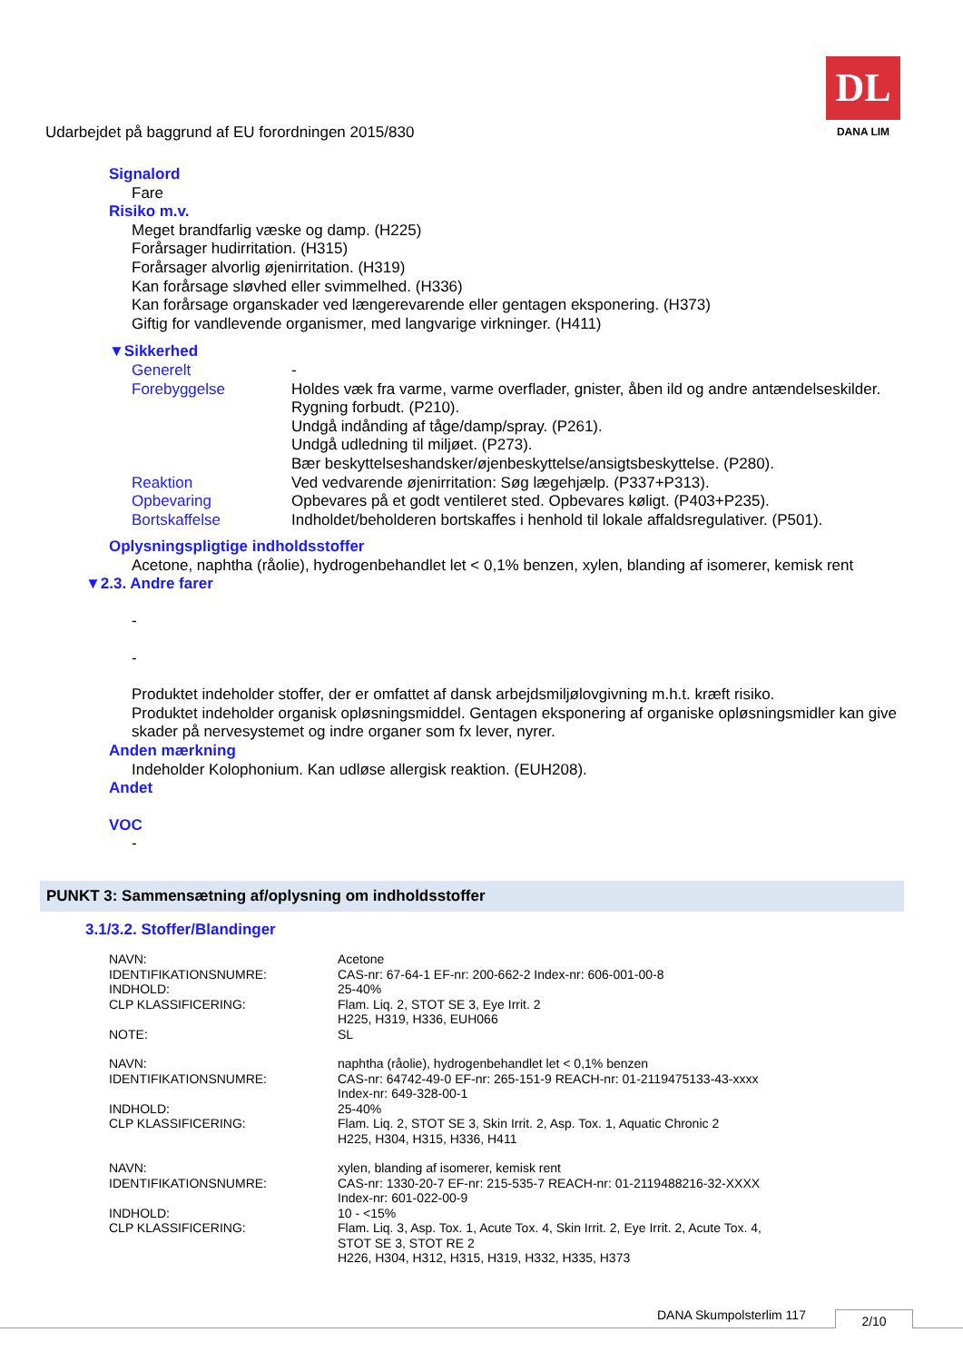Udarbejdet på baggrund af EU forordningen 2015/830
DL
DANA LIM
Signalord
Fare
Risiko m.v.
Meget brandfarlig væske og damp. (H225)
Forårsager hudirritation. (H315)
Forårsager alvorlig øjenirritation. (H319)
Kan forårsage sløvhed eller svimmelhed. (H336)
Kan forårsage organskader ved længerevarende eller gentagen eksponering. (H373)
Giftig for vandlevende organismer, med langvarige virkninger. (H411)
▼Sikkerhed
| Generelt | - |
| Forebyggelse | Holdes væk fra varme, varme overflader, gnister, åben ild og andre antændelseskilder. Rygning forbudt. (P210). Undgå indånding af tåge/damp/spray. (P261). Undgå udledning til miljøet. (P273). Bær beskyttelseshandsker/øjenbeskyttelse/ansigtsbeskyttelse. (P280). |
| Reaktion | Ved vedvarende øjenirritation: Søg lægehjælp. (P337+P313). |
| Opbevaring | Opbevares på et godt ventileret sted. Opbevares køligt. (P403+P235). |
| Bortskaffelse | Indholdet/beholderen bortskaffes i henhold til lokale affaldsregulativer. (P501). |
Oplysningspligtige indholdsstoffer
Acetone, naphtha (råolie), hydrogenbehandlet let < 0,1% benzen, xylen, blanding af isomerer, kemisk rent
▼2.3. Andre farer
-
-
Produktet indeholder stoffer, der er omfattet af dansk arbejdsmiljølovgivning m.h.t. kræft risiko.
Produktet indeholder organisk opløsningsmiddel. Gentagen eksponering af organiske opløsningsmidler kan give skader på nervesystemet og indre organer som fx lever, nyrer.
Anden mærkning
Indeholder Kolophonium. Kan udløse allergisk reaktion. (EUH208).
Andet
VOC
-
PUNKT 3: Sammensætning af/oplysning om indholdsstoffer
3.1/3.2. Stoffer/Blandinger
| NAVN: | Acetone |
| IDENTIFIKATIONSNUMRE: | CAS-nr: 67-64-1 EF-nr: 200-662-2 Index-nr: 606-001-00-8 |
| INDHOLD: | 25-40% |
| CLP KLASSIFICERING: | Flam. Liq. 2, STOT SE 3, Eye Irrit. 2 H225, H319, H336, EUH066 |
| NOTE: | SL |
| NAVN: | naphtha (råolie), hydrogenbehandlet let < 0,1% benzen |
| IDENTIFIKATIONSNUMRE: | CAS-nr: 64742-49-0 EF-nr: 265-151-9 REACH-nr: 01-2119475133-43-xxxx Index-nr: 649-328-00-1 |
| INDHOLD: | 25-40% |
| CLP KLASSIFICERING: | Flam. Liq. 2, STOT SE 3, Skin Irrit. 2, Asp. Tox. 1, Aquatic Chronic 2 H225, H304, H315, H336, H411 |
| NAVN: | xylen, blanding af isomerer, kemisk rent |
| IDENTIFIKATIONSNUMRE: | CAS-nr: 1330-20-7 EF-nr: 215-535-7 REACH-nr: 01-2119488216-32-XXXX Index-nr: 601-022-00-9 |
| INDHOLD: | 10 - <15% |
| CLP KLASSIFICERING: | Flam. Liq. 3, Asp. Tox. 1, Acute Tox. 4, Skin Irrit. 2, Eye Irrit. 2, Acute Tox. 4, STOT SE 3, STOT RE 2 H226, H304, H312, H315, H319, H332, H335, H373 |
DANA Skumpolsterlim 117 2/10